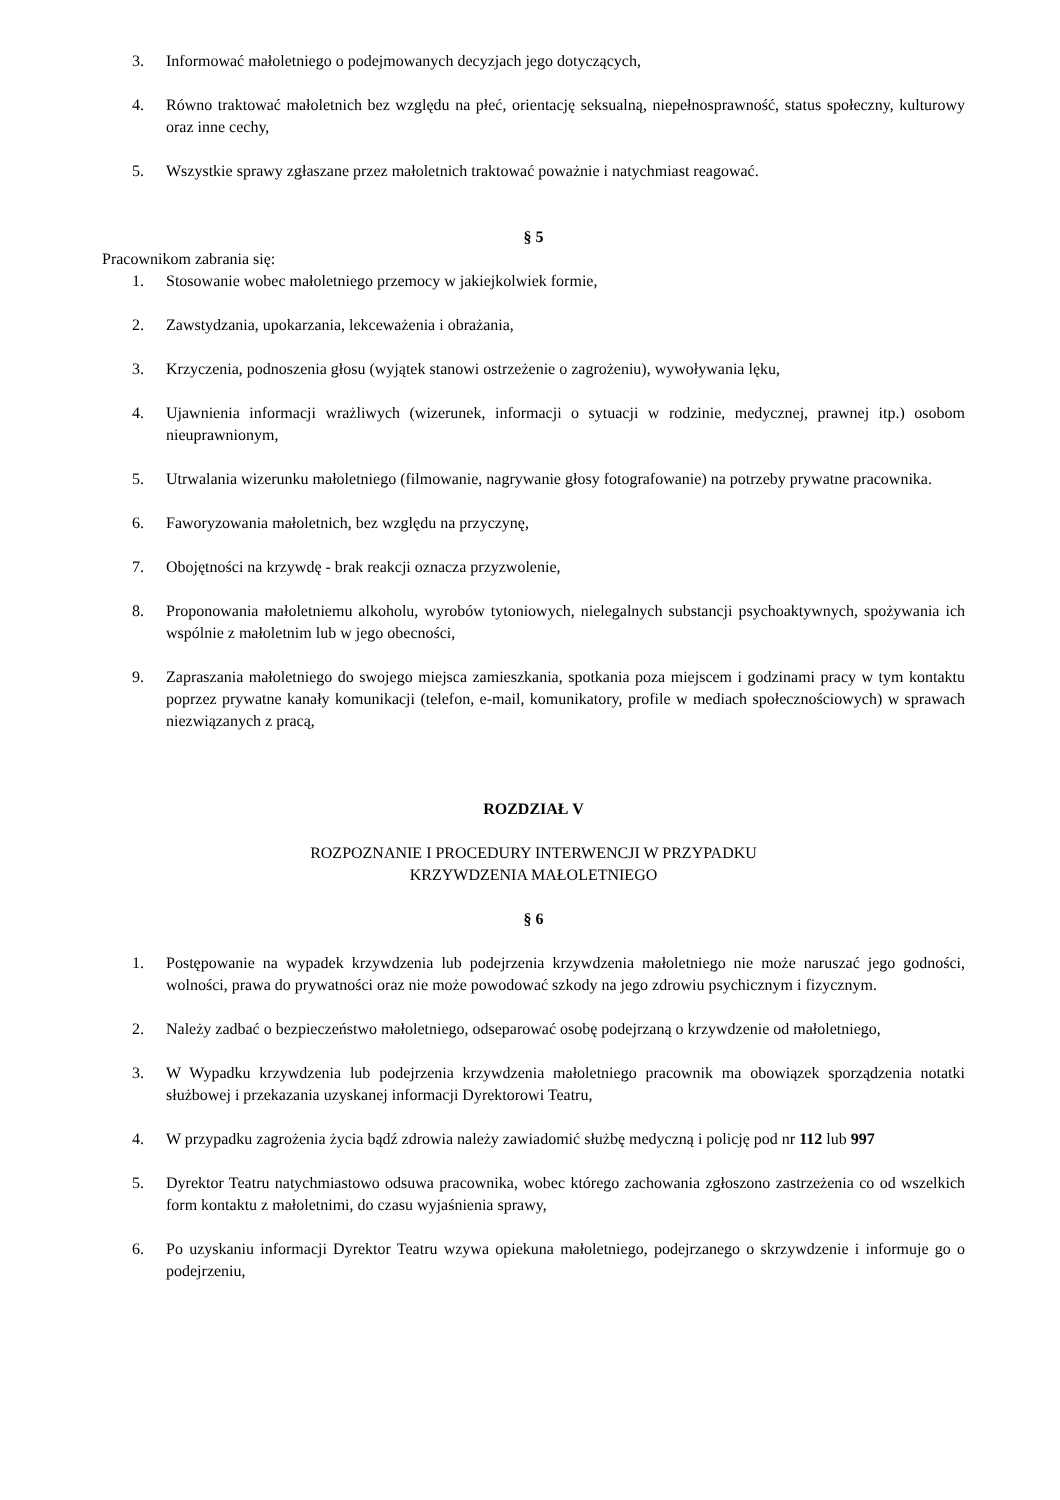3. Informować małoletniego o podejmowanych decyzjach jego dotyczących,
4. Równo traktować małoletnich bez względu na płeć, orientację seksualną, niepełnosprawność, status społeczny, kulturowy oraz inne cechy,
5. Wszystkie sprawy zgłaszane przez małoletnich traktować poważnie i natychmiast reagować.
§ 5
Pracownikom zabrania się:
1. Stosowanie wobec małoletniego przemocy w jakiejkolwiek formie,
2. Zawstydzania, upokarzania, lekceważenia i obrażania,
3. Krzyczenia, podnoszenia głosu (wyjątek stanowi ostrzeżenie o zagrożeniu), wywoływania lęku,
4. Ujawnienia informacji wrażliwych (wizerunek, informacji o sytuacji w rodzinie, medycznej, prawnej itp.) osobom nieuprawnionym,
5. Utrwalania wizerunku małoletniego (filmowanie, nagrywanie głosy fotografowanie) na potrzeby prywatne pracownika.
6. Faworyzowania małoletnich, bez względu na przyczynę,
7. Obojętności na krzywdę - brak reakcji oznacza przyzwolenie,
8. Proponowania małoletniemu alkoholu, wyrobów tytoniowych, nielegalnych substancji psychoaktywnych, spożywania ich wspólnie z małoletnim lub w jego obecności,
9. Zapraszania małoletniego do swojego miejsca zamieszkania, spotkania poza miejscem i godzinami pracy w tym kontaktu poprzez prywatne kanały komunikacji (telefon, e-mail, komunikatory, profile w mediach społecznościowych) w sprawach niezwiązanych z pracą,
ROZDZIAŁ V
ROZPOZNANIE I PROCEDURY INTERWENCJI W PRZYPADKU
KRZYWDZENIA MAŁOLETNIEGO
§ 6
1. Postępowanie na wypadek krzywdzenia lub podejrzenia krzywdzenia małoletniego nie może naruszać jego godności, wolności, prawa do prywatności oraz nie może powodować szkody na jego zdrowiu psychicznym i fizycznym.
2. Należy zadbać o bezpieczeństwo małoletniego, odseparować osobę podejrzaną o krzywdzenie od małoletniego,
3. W Wypadku krzywdzenia lub podejrzenia krzywdzenia małoletniego pracownik ma obowiązek sporządzenia notatki służbowej i przekazania uzyskanej informacji Dyrektorowi Teatru,
4. W przypadku zagrożenia życia bądź zdrowia należy zawiadomić służbę medyczną i policję pod nr 112 lub 997
5. Dyrektor Teatru natychmiastowo odsuwa pracownika, wobec którego zachowania zgłoszono zastrzeżenia co od wszelkich form kontaktu z małoletnimi, do czasu wyjaśnienia sprawy,
6. Po uzyskaniu informacji Dyrektor Teatru wzywa opiekuna małoletniego, podejrzanego o skrzywdzenie i informuje go o podejrzeniu,